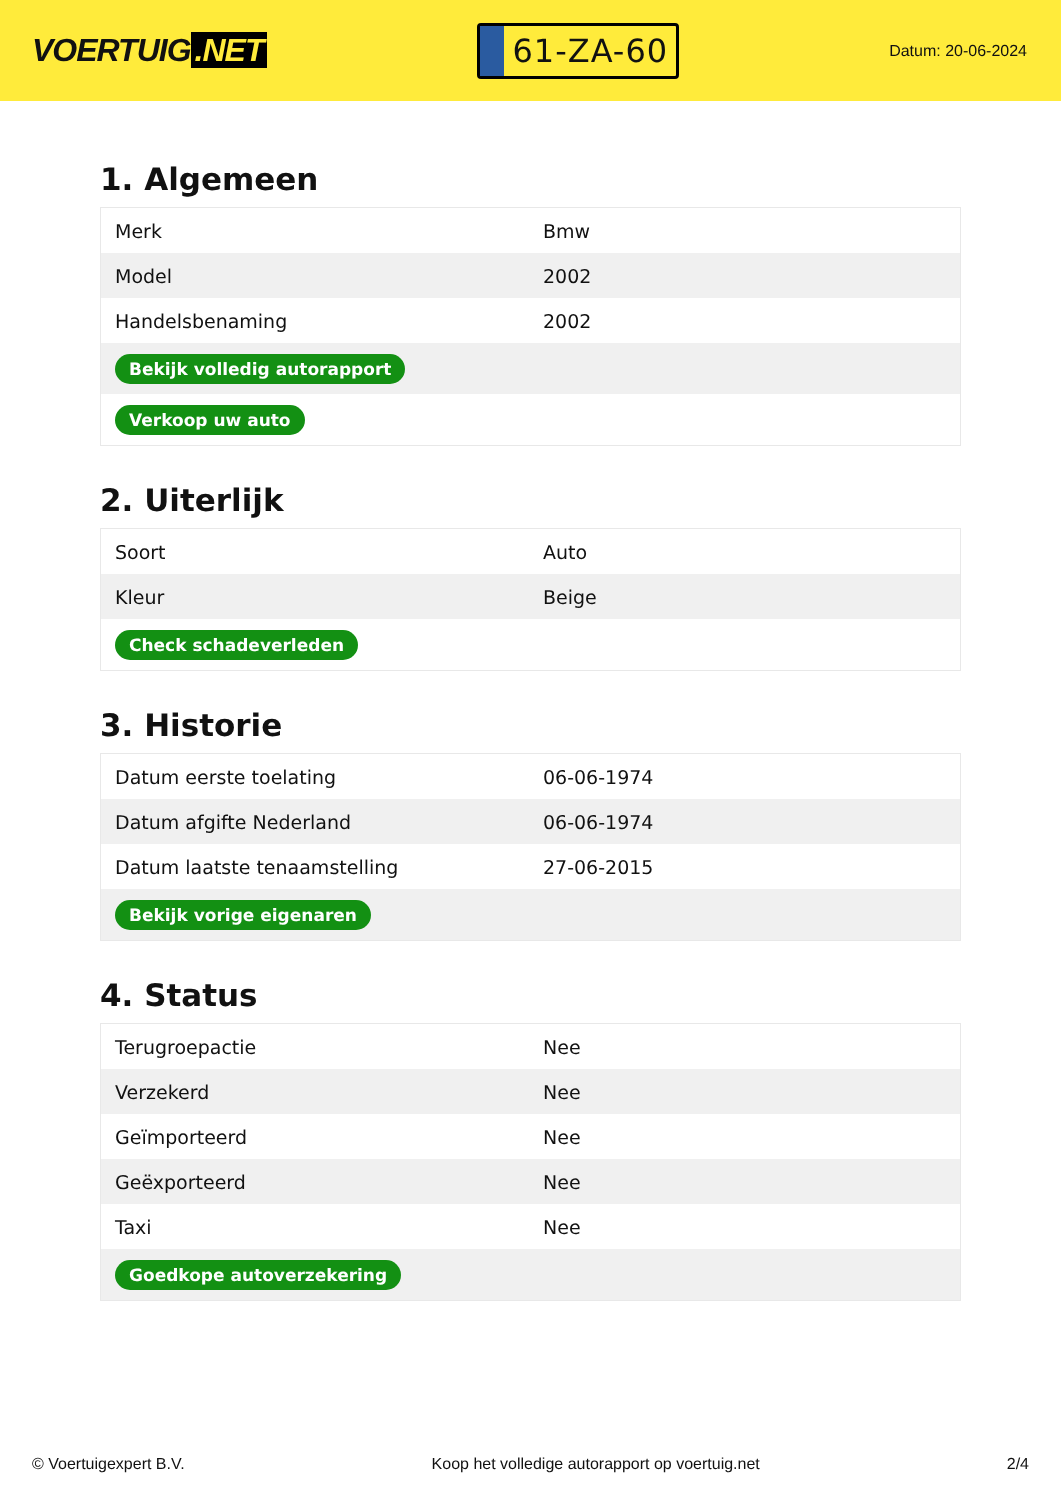VOERTUIG.NET
61-ZA-60
Datum: 20-06-2024
1. Algemeen
| Merk | Bmw |
| Model | 2002 |
| Handelsbenaming | 2002 |
| Bekijk volledig autorapport | |
| Verkoop uw auto | |
2. Uiterlijk
| Soort | Auto |
| Kleur | Beige |
| Check schadeverleden | |
3. Historie
| Datum eerste toelating | 06-06-1974 |
| Datum afgifte Nederland | 06-06-1974 |
| Datum laatste tenaamstelling | 27-06-2015 |
| Bekijk vorige eigenaren | |
4. Status
| Terugroepactie | Nee |
| Verzekerd | Nee |
| Geïmporteerd | Nee |
| Geëxporteerd | Nee |
| Taxi | Nee |
| Goedkope autoverzekering | |
© Voertuigexpert B.V. Koop het volledige autorapport op voertuig.net 2/4